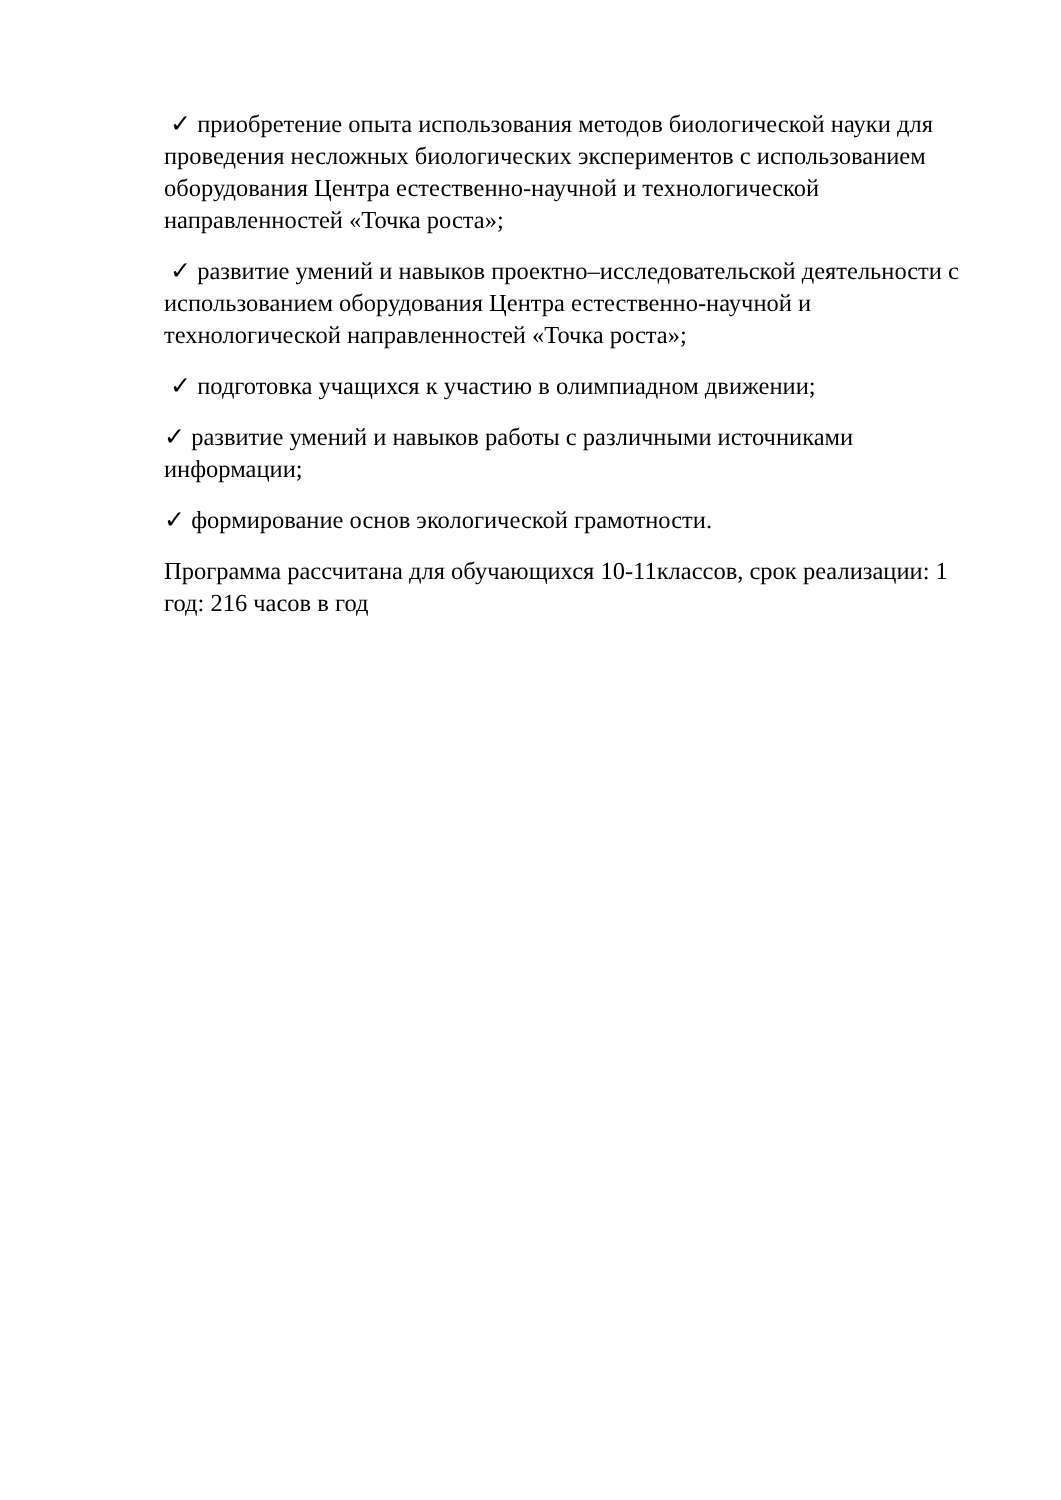✓ приобретение опыта использования методов биологической науки для проведения несложных биологических экспериментов с использованием оборудования Центра естественно-научной и технологической направленностей «Точка роста»;
✓ развитие умений и навыков проектно–исследовательской деятельности с использованием оборудования Центра естественно-научной и технологической направленностей «Точка роста»;
✓ подготовка учащихся к участию в олимпиадном движении;
✓ развитие умений и навыков работы с различными источниками информации;
✓ формирование основ экологической грамотности.
Программа рассчитана для обучающихся 10-11классов, срок реализации: 1 год: 216 часов в год